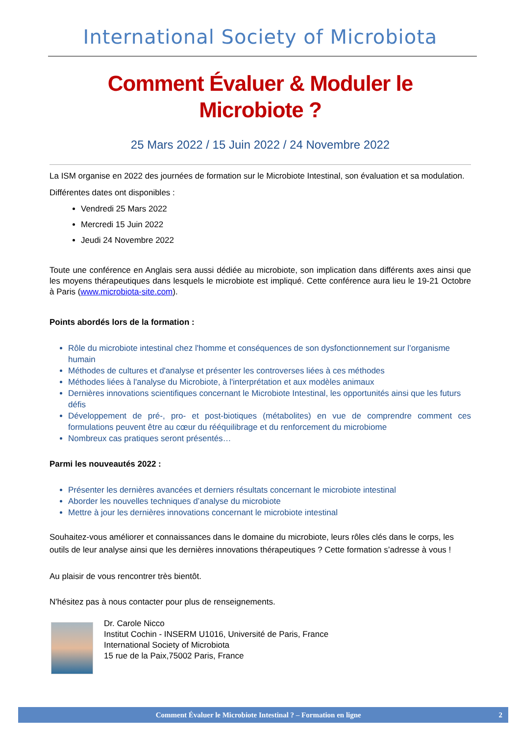International Society of Microbiota
Comment Évaluer & Moduler le
Microbiote ?
25 Mars 2022 / 15 Juin 2022 / 24 Novembre 2022
La ISM organise en 2022 des journées de formation sur le Microbiote Intestinal, son évaluation et sa modulation.
Différentes dates ont disponibles :
Vendredi 25 Mars 2022
Mercredi 15 Juin 2022
Jeudi 24 Novembre 2022
Toute une conférence en Anglais sera aussi dédiée au microbiote, son implication dans différents axes ainsi que les moyens thérapeutiques dans lesquels le microbiote est impliqué. Cette conférence aura lieu le 19-21 Octobre à Paris (www.microbiota-site.com).
Points abordés lors de la formation :
Rôle du microbiote intestinal chez l'homme et conséquences de son dysfonctionnement sur l’organisme humain
Méthodes de cultures et d'analyse et présenter les controverses liées à ces méthodes
Méthodes liées à l'analyse du Microbiote, à l'interprétation et aux modèles animaux
Dernières innovations scientifiques concernant le Microbiote Intestinal, les opportunités ainsi que les futurs défis
Développement de pré-, pro- et post-biotiques (métabolites) en vue de comprendre comment ces formulations peuvent être au cœur du rééquilibrage et du renforcement du microbiome
Nombreux cas pratiques seront présentés…
Parmi les nouveautés 2022 :
Présenter les dernières avancées et derniers résultats concernant le microbiote intestinal
Aborder les nouvelles techniques d’analyse du microbiote
Mettre à jour les dernières innovations concernant le microbiote intestinal
Souhaitez-vous améliorer et connaissances dans le domaine du microbiote, leurs rôles clés dans le corps, les outils de leur analyse ainsi que les dernières innovations thérapeutiques ? Cette formation s’adresse à vous !
Au plaisir de vous rencontrer très bientôt.
N'hésitez pas à nous contacter pour plus de renseignements.
Dr. Carole Nicco
Institut Cochin - INSERM U1016, Université de Paris, France
International Society of Microbiota
15 rue de la Paix,75002 Paris, France
Comment Évaluer le Microbiote Intestinal ? – Formation en ligne 2